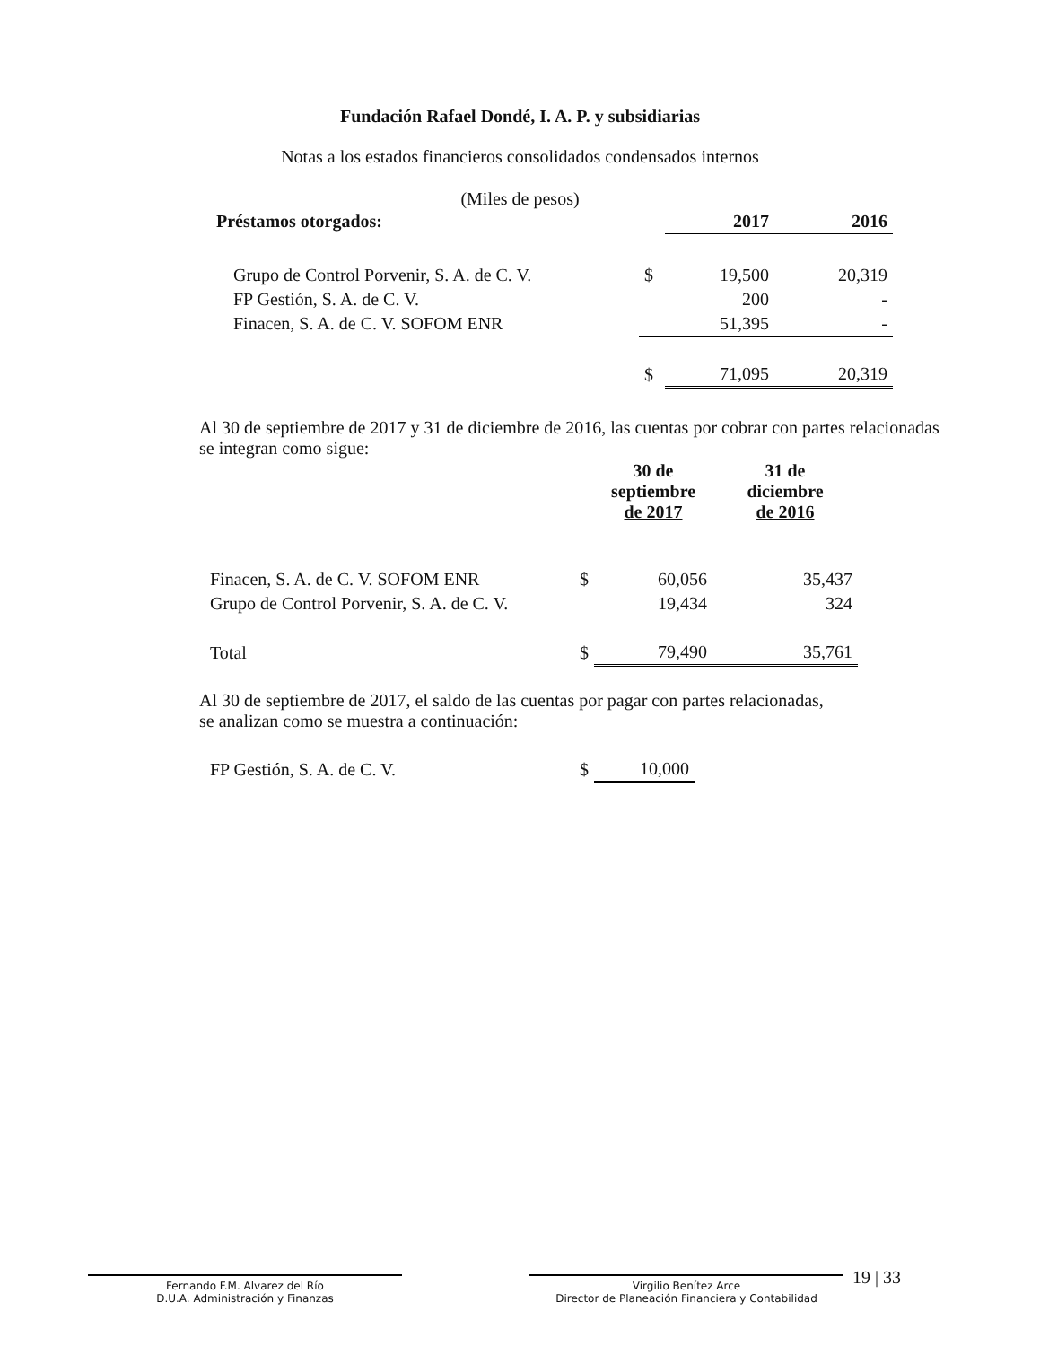Fundación Rafael Dondé, I. A. P. y subsidiarias
Notas a los estados financieros consolidados condensados internos
(Miles de pesos)
| Préstamos otorgados: | | 2017 | 2016 |
| --- | --- | --- | --- |
| Grupo de Control Porvenir, S. A. de C. V. | $ | 19,500 | 20,319 |
| FP Gestión, S. A. de C. V. | | 200 | - |
| Finacen, S. A. de C. V. SOFOM ENR | | 51,395 | - |
| | $ | 71,095 | 20,319 |
Al 30 de septiembre de 2017 y 31 de diciembre de 2016, las cuentas por cobrar con partes relacionadas se integran como sigue:
| | | 30 de septiembre de 2017 | 31 de diciembre de 2016 |
| --- | --- | --- | --- |
| Finacen, S. A. de C. V. SOFOM ENR | $ | 60,056 | 35,437 |
| Grupo de Control Porvenir, S. A. de C. V. | | 19,434 | 324 |
| Total | $ | 79,490 | 35,761 |
Al 30 de septiembre de 2017, el saldo de las cuentas por pagar con partes relacionadas, se analizan como se muestra a continuación:
| FP Gestión, S. A. de C. V. | $ | 10,000 |
Fernando F.M. Alvarez del Río
D.U.A. Administración y Finanzas
Virgilio Benítez Arce
Director de Planeación Financiera y Contabilidad
19 | 33